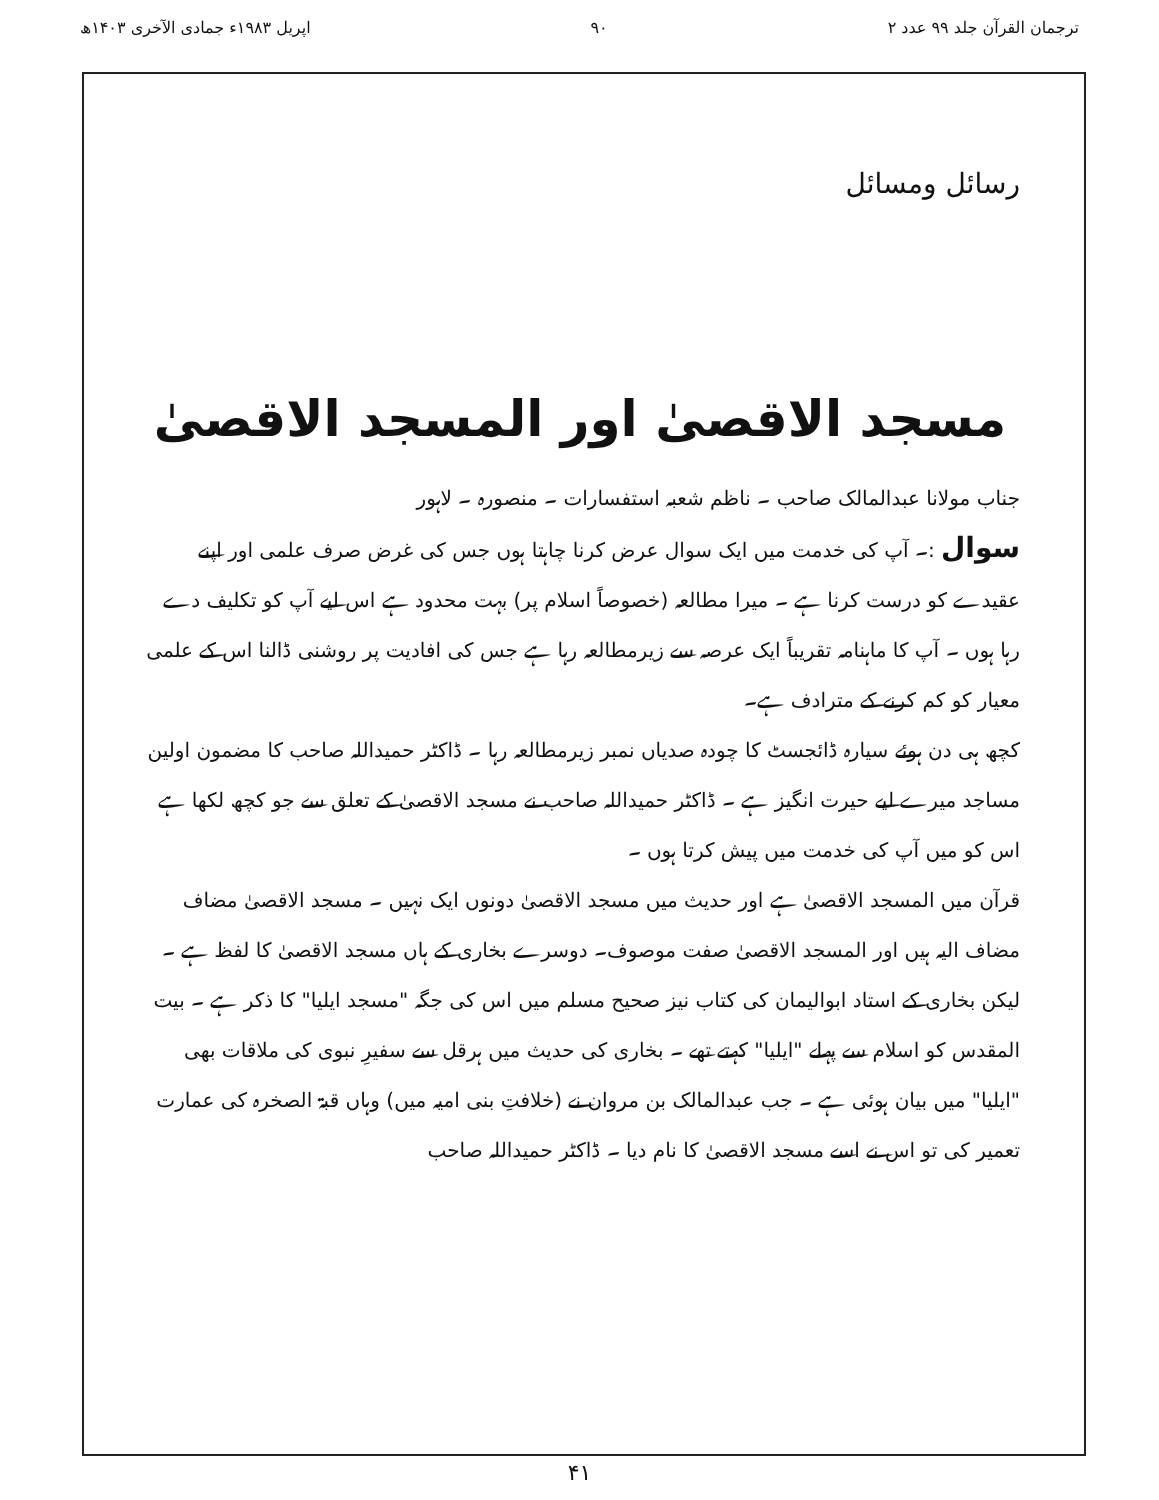ترجمان القرآن جلد ۹۹ عدد ۲ ۹۰ اپریل ۱۹۸۳ء جمادی الآخری ۱۴۰۳ھ
رسائل ومسائل
مسجد الاقصیٰ اور المسجد الاقصیٰ
جناب مولانا عبدالمالک صاحب ۔ ناظم شعبہ استفسارات ۔ منصورہ ۔ لاہور
سوال :۔ آپ کی خدمت میں ایک سوال عرض کرنا چاہتا ہوں جس کی غرض صرف علمی اور اپنے عقیدے کو درست کرنا ہے ۔ میرا مطالعہ (خصوصاً اسلام پر) بہت محدود ہے اس لیے آپ کو تکلیف دے رہا ہوں ۔ آپ کا ماہنامہ تقریباً ایک عرصہ سے زیرمطالعہ رہا ہے جس کی افادیت پر روشنی ڈالنا اس کے علمی معیار کو کم کرنے کے مترادف ہے۔
کچھ ہی دن ہوئے سیارہ ڈائجسٹ کا چودہ صدیاں نمبر زیرمطالعہ رہا ۔ ڈاکٹر حمیداللہ صاحب کا مضمون اولین مساجد میرے لیے حیرت انگیز ہے ۔ ڈاکٹر حمیداللہ صاحب نے مسجد الاقصیٰ کے تعلق سے جو کچھ لکھا ہے اس کو میں آپ کی خدمت میں پیش کرتا ہوں ۔
قرآن میں المسجد الاقصیٰ ہے اور حدیث میں مسجد الاقصیٰ دونوں ایک نہیں ۔ مسجد الاقصیٰ مضاف مضاف الیہ ہیں اور المسجد الاقصیٰ صفت موصوف۔ دوسرے بخاری کے ہاں مسجد الاقصیٰ کا لفظ ہے ۔ لیکن بخاری کے استاد ابوالیمان کی کتاب نیز صحیح مسلم میں اس کی جگہ "مسجد ایلیا" کا ذکر ہے ۔ بیت المقدس کو اسلام سے پہلے "ایلیا" کہتے تھے ۔ بخاری کی حدیث میں ہرقل سے سفیرِ نبوی کی ملاقات بھی "ایلیا" میں بیان ہوئی ہے ۔ جب عبدالمالک بن مروان نے (خلافتِ بنی امیہ میں) وہاں قبۃ الصخرہ کی عمارت تعمیر کی تو اس نے اسے مسجد الاقصیٰ کا نام دیا ۔ ڈاکٹر حمیداللہ صاحب
۴۱